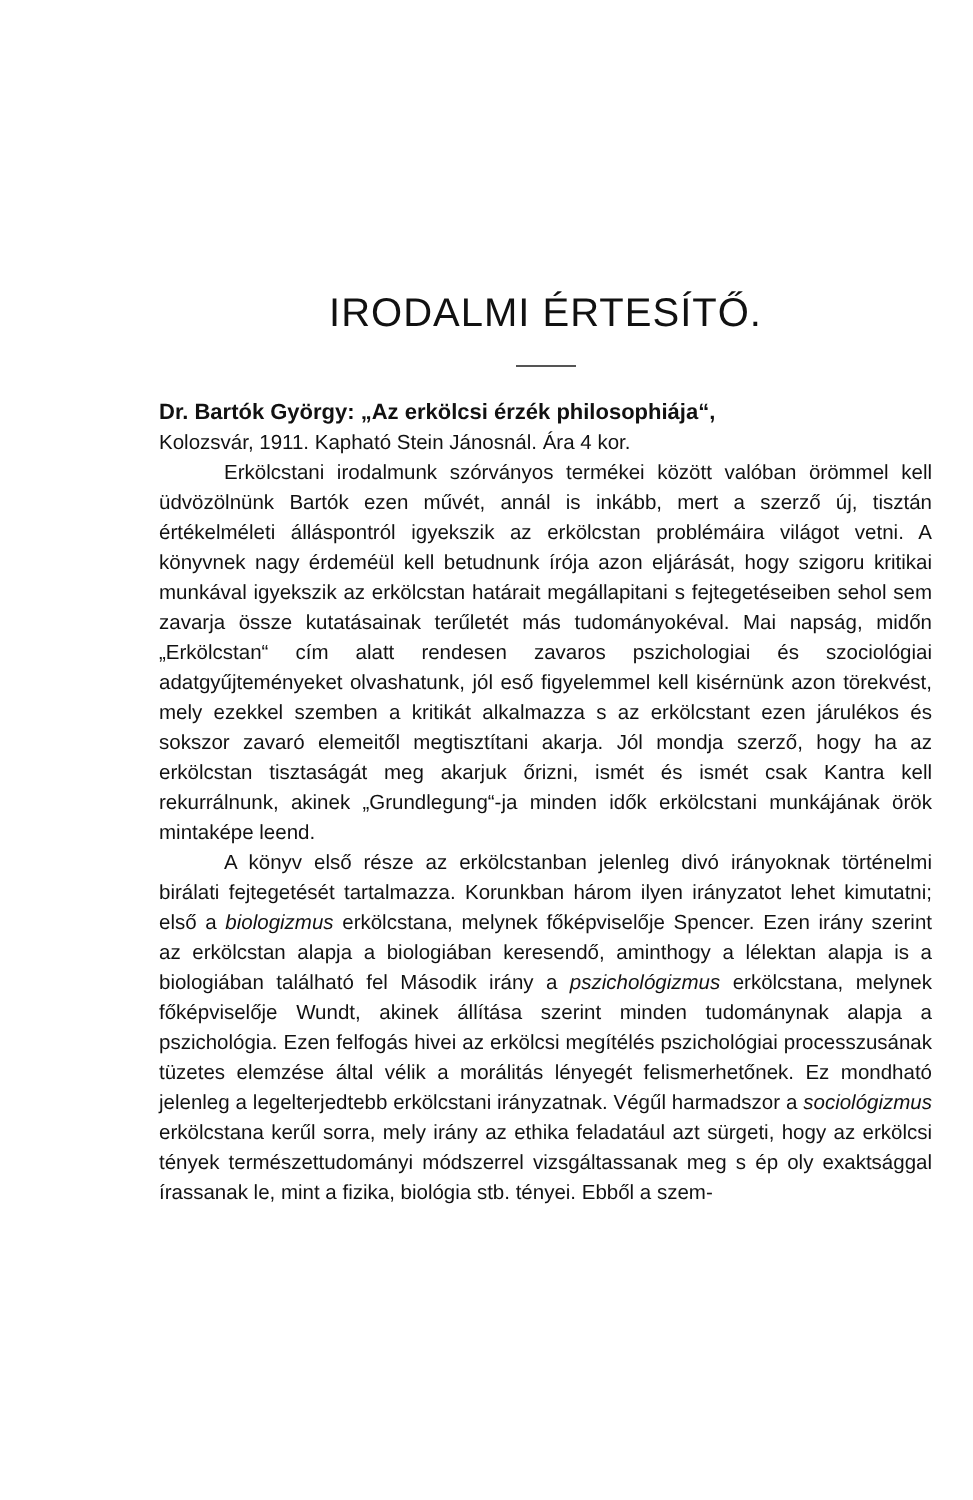IRODALMI ÉRTESÍTŐ.
Dr. Bartók György: „Az erkölcsi érzék philosophiája“,
Kolozsvár, 1911. Kapható Stein Jánosnál. Ára 4 kor.
Erkölcstani irodalmunk szórványos termékei között valóban örömmel kell üdvözölnünk Bartók ezen művét, annál is inkább, mert a szerző új, tisztán értékelméleti álláspontról igyekszik az erkölcstan problémáira világot vetni. A könyvnek nagy érdeméül kell betudnunk írója azon eljárását, hogy szigoru kritikai munkával igyekszik az erkölcstan határait megállapitani s fejtegetéseiben sehol sem zavarja össze kutatásainak terűletét más tudományokéval. Mai napság, midőn „Erkölcstan“ cím alatt rendesen zavaros pszichologiai és szociológiai adatgyűjteményeket olvashatunk, jól eső figyelemmel kell kisérnünk azon törekvést, mely ezekkel szemben a kritikát alkalmazza s az erkölcstant ezen járulékos és sokszor zavaró elemeitől megtisztítani akarja. Jól mondja szerző, hogy ha az erkölcstan tisztaságát meg akarjuk őrizni, ismét és ismét csak Kantra kell rekurrálnunk, akinek „Grundlegung“-ja minden idők erkölcstani munkájának örök mintaképe leend.
A könyv első része az erkölcstanban jelenleg divó irányoknak történelmi birálati fejtegetését tartalmazza. Korunkban három ilyen irányzatot lehet kimutatni; első a biologizmus erkölcstana, melynek főképviselője Spencer. Ezen irány szerint az erkölcstan alapja a biologiában keresendő, aminthogy a lélektan alapja is a biologiában található fel Második irány a pszichológizmus erkölcstana, melynek főképviselője Wundt, akinek állítása szerint minden tudománynak alapja a pszichológia. Ezen felfogás hivei az erkölcsi megítélés pszichológiai processzusának tüzetes elemzése által vélik a morálitás lényegét felismerhetőnek. Ez mondható jelenleg a legelterjedtebb erkölcstani irányzatnak. Végűl harmadszor a sociológizmus erkölcstana kerűl sorra, mely irány az ethika feladatául azt sürgeti, hogy az erkölcsi tények természettudományi módszerrel vizsgáltassanak meg s ép oly exaktsággal írassanak le, mint a fizika, biológia stb. tényei. Ebből a szem-